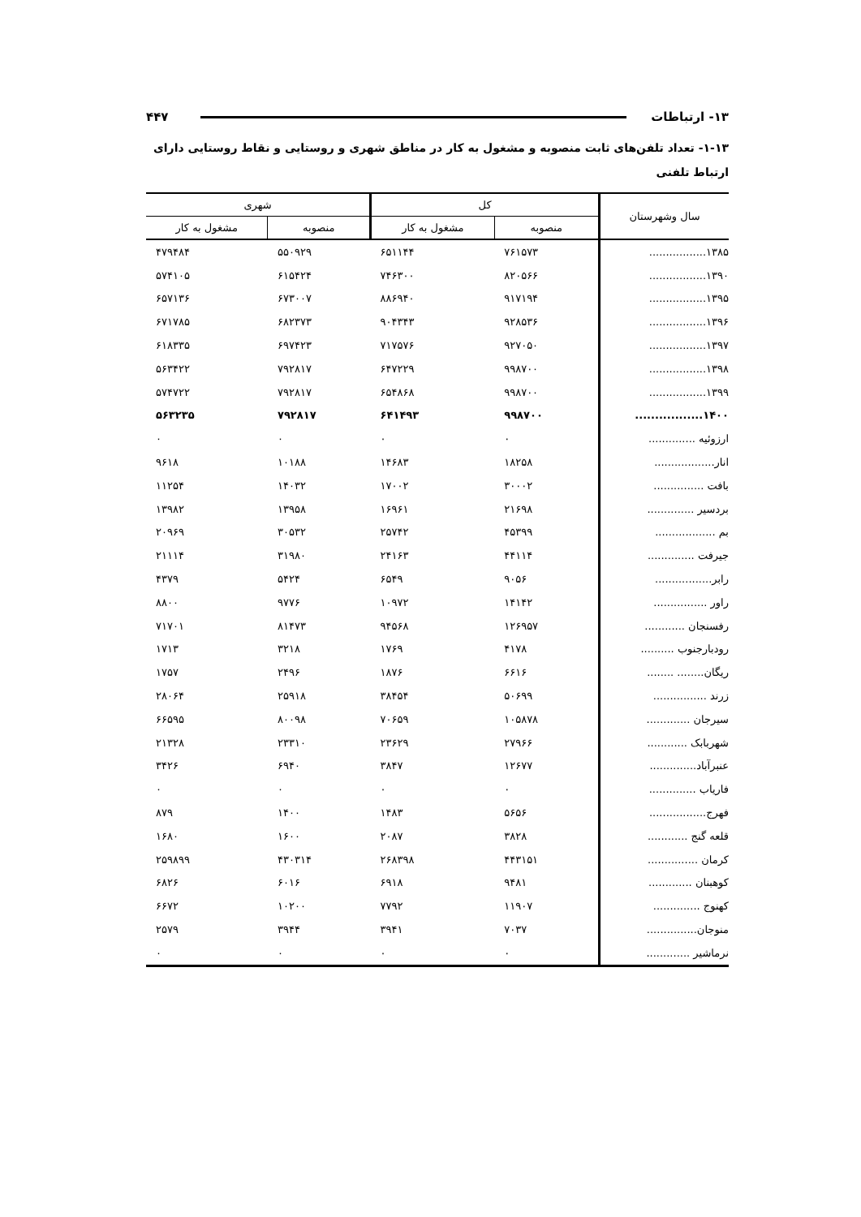۱۳- ارتباطات ۴۴۷
۱-۱۳- تعداد تلفن‌های ثابت منصوبه و مشغول به کار در مناطق شهری و روستایی و نقاط روستایی دارای ارتباط تلفنی
| سال وشهرستان | کل | | شهری | |
| --- | --- | --- | --- | --- |
| | منصوبه | مشغول به کار | منصوبه | مشغول به کار |
| ۱۳۸۵................. | ۷۶۱۵۷۳ | ۶۵۱۱۴۴ | ۵۵۰۹۲۹ | ۴۷۹۴۸۴ |
| ۱۳۹۰................. | ۸۲۰۵۶۶ | ۷۴۶۳۰۰ | ۶۱۵۴۲۴ | ۵۷۴۱۰۵ |
| ۱۳۹۵................. | ۹۱۷۱۹۴ | ۸۸۶۹۴۰ | ۶۷۳۰۰۷ | ۶۵۷۱۳۶ |
| ۱۳۹۶................. | ۹۲۸۵۳۶ | ۹۰۴۳۴۳ | ۶۸۲۳۷۳ | ۶۷۱۷۸۵ |
| ۱۳۹۷................. | ۹۲۷۰۵۰ | ۷۱۷۵۷۶ | ۶۹۷۴۲۳ | ۶۱۸۳۳۵ |
| ۱۳۹۸................. | ۹۹۸۷۰۰ | ۶۴۷۲۲۹ | ۷۹۲۸۱۷ | ۵۶۳۴۲۲ |
| ۱۳۹۹................. | ۹۹۸۷۰۰ | ۶۵۴۸۶۸ | ۷۹۲۸۱۷ | ۵۷۴۷۲۲ |
| ۱۴۰۰................. | ۹۹۸۷۰۰ | ۶۴۱۴۹۳ | ۷۹۲۸۱۷ | ۵۶۳۲۳۵ |
| ارزوئیه .............. | ۰ | ۰ | ۰ | ۰ |
| انار.................. | ۱۸۲۵۸ | ۱۴۶۸۳ | ۱۰۱۸۸ | ۹۶۱۸ |
| بافت ............... | ۳۰۰۰۲ | ۱۷۰۰۲ | ۱۴۰۳۲ | ۱۱۲۵۴ |
| بردسیر .............. | ۲۱۶۹۸ | ۱۶۹۶۱ | ۱۳۹۵۸ | ۱۳۹۸۲ |
| بم .................. | ۴۵۳۹۹ | ۲۵۷۴۲ | ۳۰۵۳۲ | ۲۰۹۶۹ |
| جیرفت .............. | ۴۴۱۱۴ | ۲۴۱۶۳ | ۳۱۹۸۰ | ۲۱۱۱۴ |
| رابر................. | ۹۰۵۶ | ۶۵۴۹ | ۵۴۲۴ | ۴۳۷۹ |
| راور ................ | ۱۴۱۴۲ | ۱۰۹۷۲ | ۹۷۷۶ | ۸۸۰۰ |
| رفسنجان ............ | ۱۲۶۹۵۷ | ۹۴۵۶۸ | ۸۱۴۷۳ | ۷۱۷۰۱ |
| رودبارجنوب .......... | ۴۱۷۸ | ۱۷۶۹ | ۳۲۱۸ | ۱۷۱۳ |
| ریگان........ ........ | ۶۶۱۶ | ۱۸۷۶ | ۲۴۹۶ | ۱۷۵۷ |
| زرند ................ | ۵۰۶۹۹ | ۳۸۴۵۴ | ۲۵۹۱۸ | ۲۸۰۶۴ |
| سیرجان ............. | ۱۰۵۸۷۸ | ۷۰۶۵۹ | ۸۰۰۹۸ | ۶۶۵۹۵ |
| شهربابک ............ | ۲۷۹۶۶ | ۲۳۶۲۹ | ۲۳۳۱۰ | ۲۱۳۲۸ |
| عنبرآباد.............. | ۱۲۶۷۷ | ۳۸۴۷ | ۶۹۴۰ | ۳۴۲۶ |
| فاریاب .............. | ۰ | ۰ | ۰ | ۰ |
| فهرج................. | ۵۶۵۶ | ۱۴۸۳ | ۱۴۰۰ | ۸۷۹ |
| قلعه گنج ............ | ۳۸۲۸ | ۲۰۸۷ | ۱۶۰۰ | ۱۶۸۰ |
| کرمان ............... | ۴۴۳۱۵۱ | ۲۶۸۳۹۸ | ۴۳۰۳۱۴ | ۲۵۹۸۹۹ |
| کوهبنان ............. | ۹۴۸۱ | ۶۹۱۸ | ۶۰۱۶ | ۶۸۲۶ |
| کهنوج .............. | ۱۱۹۰۷ | ۷۷۹۲ | ۱۰۲۰۰ | ۶۶۷۲ |
| منوجان............... | ۷۰۳۷ | ۳۹۴۱ | ۳۹۴۴ | ۲۵۷۹ |
| نرماشیر ............. | ۰ | ۰ | ۰ | ۰ |